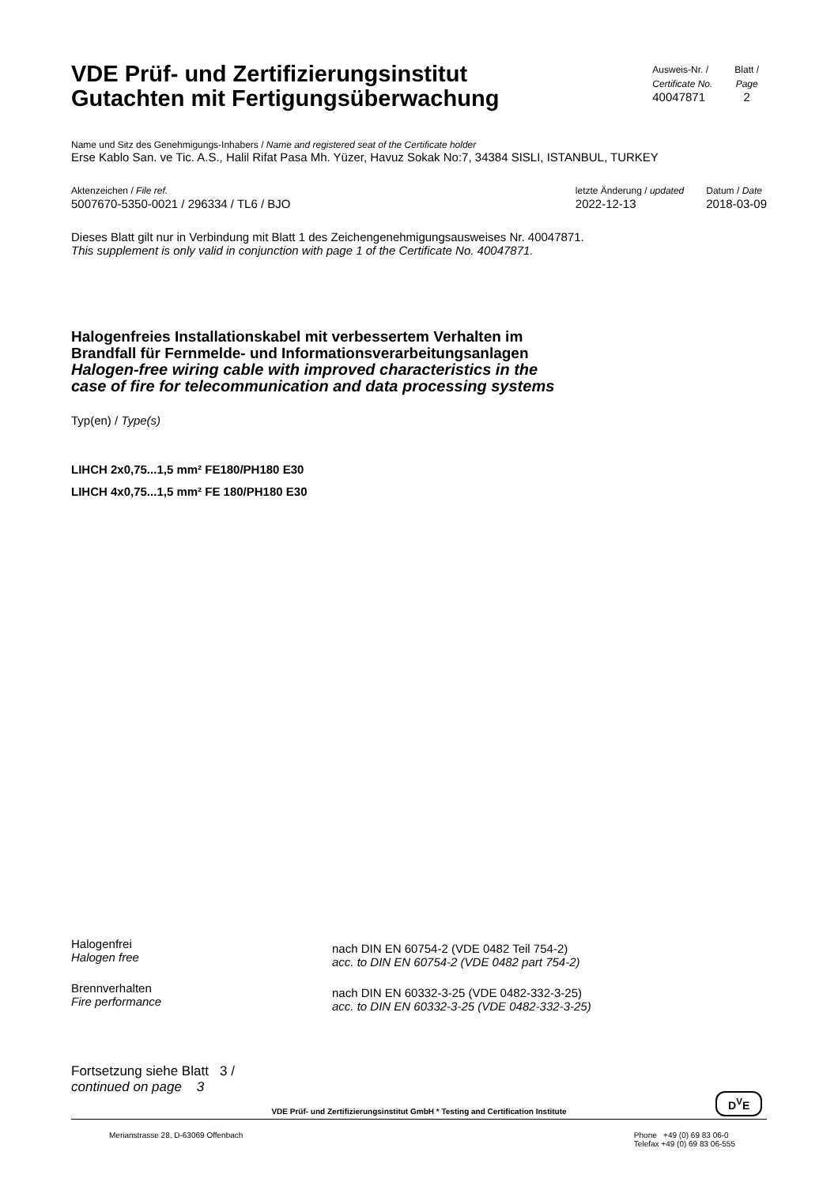VDE Prüf- und Zertifizierungsinstitut
Gutachten mit Fertigungsüberwachung
Ausweis-Nr. /
Certificate No.
40047871
Blatt /
Page
2
Name und Sitz des Genehmigungs-Inhabers / Name and registered seat of the Certificate holder
Erse Kablo San. ve Tic. A.S., Halil Rifat Pasa Mh. Yüzer, Havuz Sokak No:7, 34384 SISLI, ISTANBUL, TURKEY
Aktenzeichen / File ref.
5007670-5350-0021 / 296334 / TL6 / BJO
letzte Änderung / updated
2022-12-13
Datum / Date
2018-03-09
Dieses Blatt gilt nur in Verbindung mit Blatt 1 des Zeichengenehmigungsausweises Nr. 40047871.
This supplement is only valid in conjunction with page 1 of the Certificate No. 40047871.
Halogenfreies Installationskabel mit verbessertem Verhalten im
Brandfall für Fernmelde- und Informationsverarbeitungsanlagen
Halogen-free wiring cable with improved characteristics in the
case of fire for telecommunication and data processing systems
Typ(en) / Type(s)
LIHCH 2x0,75...1,5 mm² FE180/PH180 E30
LIHCH 4x0,75...1,5 mm² FE 180/PH180 E30
Halogenfrei
Halogen free
nach DIN EN 60754-2 (VDE 0482 Teil 754-2)
acc. to DIN EN 60754-2 (VDE 0482 part 754-2)
Brennverhalten
Fire performance
nach DIN EN 60332-3-25 (VDE 0482-332-3-25)
acc. to DIN EN 60332-3-25 (VDE 0482-332-3-25)
Fortsetzung siehe Blatt 3 /
continued on page 3
VDE Prüf- und Zertifizierungsinstitut GmbH * Testing and Certification Institute
D<sup>V</sup>E
Merianstrasse 28, D-63069 Offenbach
Phone +49 (0) 69 83 06-0
Telefax +49 (0) 69 83 06-555